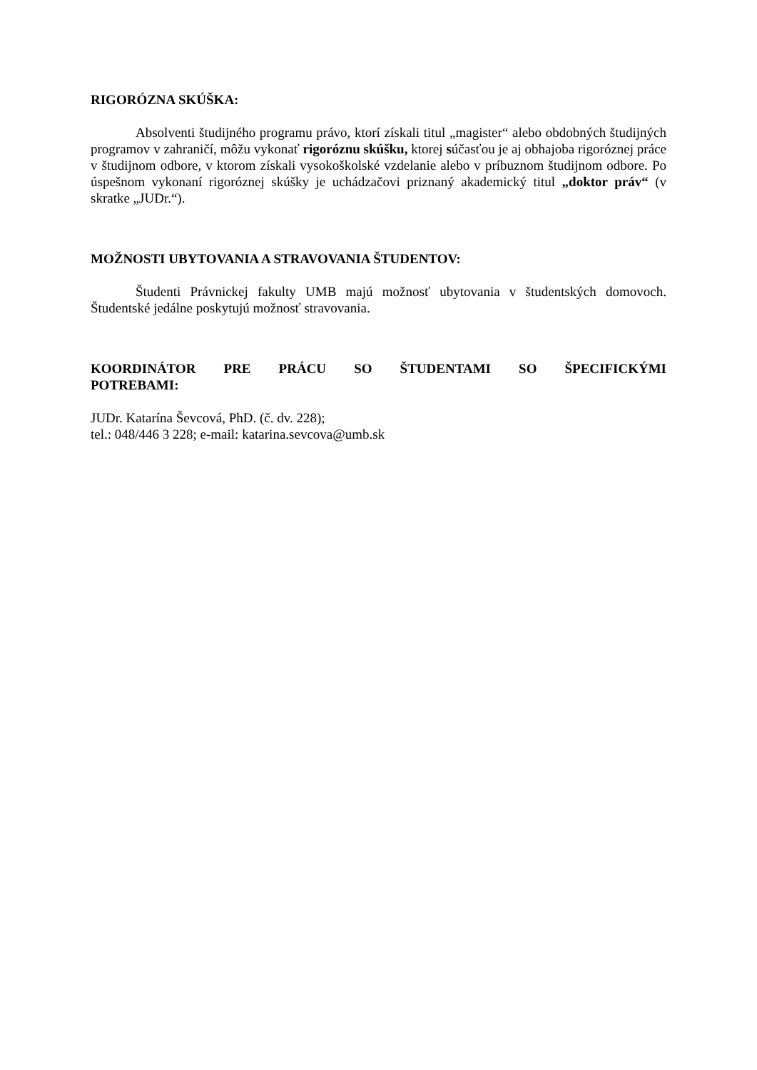RIGORÓZNA SKÚŠKA:
Absolventi študijného programu právo, ktorí získali titul „magister“ alebo obdobných študijných programov v zahraničí, môžu vykonať rigoróznu skúšku, ktorej súčasťou je aj obhajoba rigoróznej práce v študijnom odbore, v ktorom získali vysokoškolské vzdelanie alebo v príbuznom študijnom odbore. Po úspešnom vykonaní rigoróznej skúšky je uchádzačovi priznaný akademický titul „doktor práv“ (v skratke „JUDr.“).
MOŽNOSTI UBYTOVANIA A STRAVOVANIA ŠTUDENTOV:
Študenti Právnickej fakulty UMB majú možnosť ubytovania v študentských domovoch. Študentské jedálne poskytujú možnosť stravovania.
KOORDINÁTOR PRE PRÁCU SO ŠTUDENTAMI SO ŠPECIFICKÝMI
POTREBAMI:
JUDr. Katarína Ševcová, PhD. (č. dv. 228);
tel.: 048/446 3 228; e-mail: katarina.sevcova@umb.sk